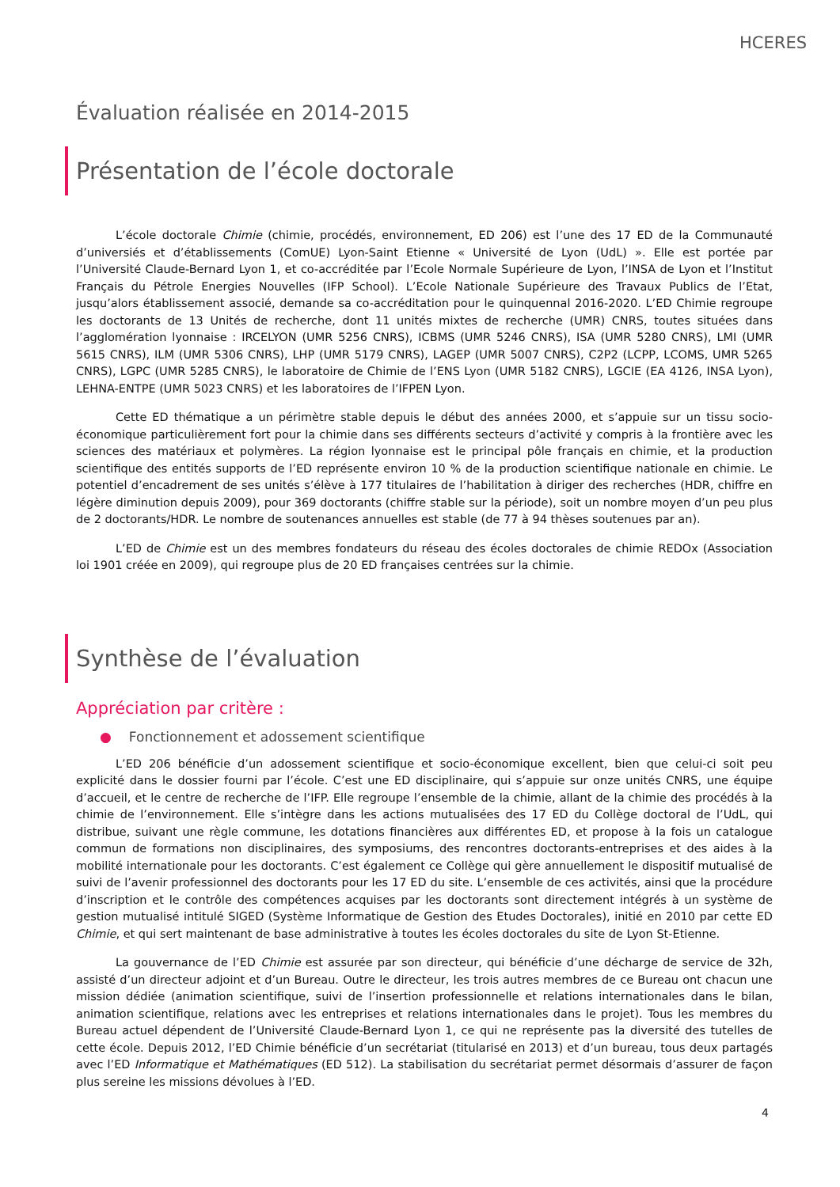HCERES
Évaluation réalisée en 2014-2015
Présentation de l’école doctorale
L’école doctorale Chimie (chimie, procédés, environnement, ED 206) est l’une des 17 ED de la Communauté d’universiés et d’établissements (ComUE) Lyon-Saint Etienne « Université de Lyon (UdL) ». Elle est portée par l’Université Claude-Bernard Lyon 1, et co-accréditée par l’Ecole Normale Supérieure de Lyon, l’INSA de Lyon et l’Institut Français du Pétrole Energies Nouvelles (IFP School). L’Ecole Nationale Supérieure des Travaux Publics de l’Etat, jusqu’alors établissement associé, demande sa co-accréditation pour le quinquennal 2016-2020. L’ED Chimie regroupe les doctorants de 13 Unités de recherche, dont 11 unités mixtes de recherche (UMR) CNRS, toutes situées dans l’agglomération lyonnaise : IRCELYON (UMR 5256 CNRS), ICBMS (UMR 5246 CNRS), ISA (UMR 5280 CNRS), LMI (UMR 5615 CNRS), ILM (UMR 5306 CNRS), LHP (UMR 5179 CNRS), LAGEP (UMR 5007 CNRS), C2P2 (LCPP, LCOMS, UMR 5265 CNRS), LGPC (UMR 5285 CNRS), le laboratoire de Chimie de l’ENS Lyon (UMR 5182 CNRS), LGCIE (EA 4126, INSA Lyon), LEHNA-ENTPE (UMR 5023 CNRS) et les laboratoires de l’IFPEN Lyon.
Cette ED thématique a un périmètre stable depuis le début des années 2000, et s’appuie sur un tissu socio-économique particulièrement fort pour la chimie dans ses différents secteurs d’activité y compris à la frontière avec les sciences des matériaux et polymères. La région lyonnaise est le principal pôle français en chimie, et la production scientifique des entités supports de l’ED représente environ 10 % de la production scientifique nationale en chimie. Le potentiel d’encadrement de ses unités s’élève à 177 titulaires de l’habilitation à diriger des recherches (HDR, chiffre en légère diminution depuis 2009), pour 369 doctorants (chiffre stable sur la période), soit un nombre moyen d’un peu plus de 2 doctorants/HDR. Le nombre de soutenances annuelles est stable (de 77 à 94 thèses soutenues par an).
L’ED de Chimie est un des membres fondateurs du réseau des écoles doctorales de chimie REDOx (Association loi 1901 créée en 2009), qui regroupe plus de 20 ED françaises centrées sur la chimie.
Synthèse de l’évaluation
Appréciation par critère :
● Fonctionnement et adossement scientifique
L’ED 206 bénéficie d’un adossement scientifique et socio-économique excellent, bien que celui-ci soit peu explicité dans le dossier fourni par l’école. C’est une ED disciplinaire, qui s’appuie sur onze unités CNRS, une équipe d’accueil, et le centre de recherche de l’IFP. Elle regroupe l’ensemble de la chimie, allant de la chimie des procédés à la chimie de l’environnement. Elle s’intègre dans les actions mutualisées des 17 ED du Collège doctoral de l’UdL, qui distribue, suivant une règle commune, les dotations financières aux différentes ED, et propose à la fois un catalogue commun de formations non disciplinaires, des symposiums, des rencontres doctorants-entreprises et des aides à la mobilité internationale pour les doctorants. C’est également ce Collège qui gère annuellement le dispositif mutualisé de suivi de l’avenir professionnel des doctorants pour les 17 ED du site. L’ensemble de ces activités, ainsi que la procédure d’inscription et le contrôle des compétences acquises par les doctorants sont directement intégrés à un système de gestion mutualisé intitulé SIGED (Système Informatique de Gestion des Etudes Doctorales), initié en 2010 par cette ED Chimie, et qui sert maintenant de base administrative à toutes les écoles doctorales du site de Lyon St-Etienne.
La gouvernance de l’ED Chimie est assurée par son directeur, qui bénéficie d’une décharge de service de 32h, assisté d’un directeur adjoint et d’un Bureau. Outre le directeur, les trois autres membres de ce Bureau ont chacun une mission dédiée (animation scientifique, suivi de l’insertion professionnelle et relations internationales dans le bilan, animation scientifique, relations avec les entreprises et relations internationales dans le projet). Tous les membres du Bureau actuel dépendent de l’Université Claude-Bernard Lyon 1, ce qui ne représente pas la diversité des tutelles de cette école. Depuis 2012, l’ED Chimie bénéficie d’un secrétariat (titularisé en 2013) et d’un bureau, tous deux partagés avec l’ED Informatique et Mathématiques (ED 512). La stabilisation du secrétariat permet désormais d’assurer de façon plus sereine les missions dévolues à l’ED.
4